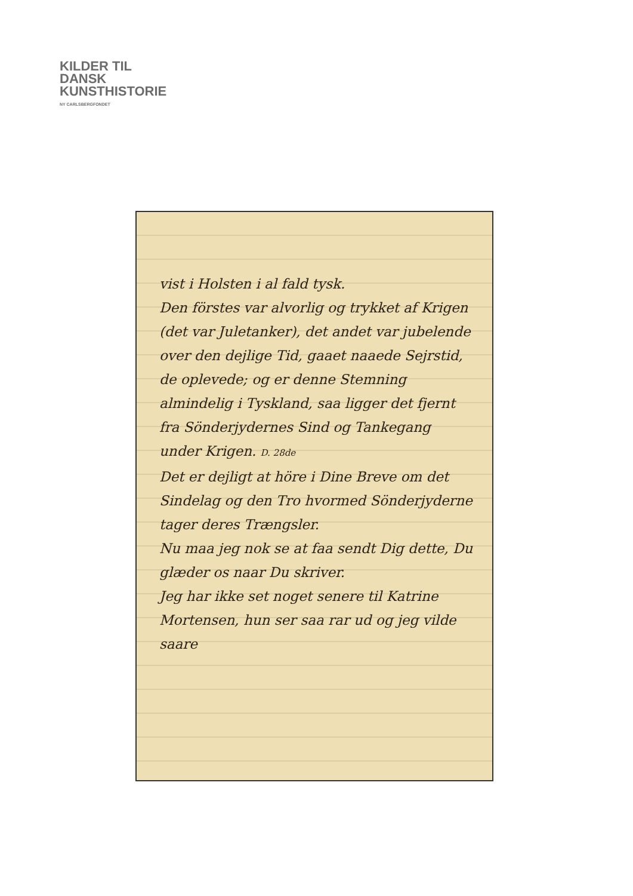KILDER TIL
DANSK
KUNSTHISTORIE
NY CARLSBERGFONDET
vist i Holsten i al fald tysk.
Den förstes var alvorlig og trykket af Krigen (det var Juletanker), det andet var jubelende over den dejlige Tid, gaaet naaede Sejrstid, de oplevede; og er denne Stemning almindelig i Tyskland, saa ligger det fjernt fra Sönderjydernes Sind og Tankegang under Krigen. D. 28de
Det er dejligt at höre i Dine Breve om det Sindelag og den Tro hvormed Sönderjyderne tager deres Trængsler.
Nu maa jeg nok se at faa sendt Dig dette, Du glæder os naar Du skriver.
Jeg har ikke set noget senere til Katrine Mortensen, hun ser saa rar ud og jeg vilde saare